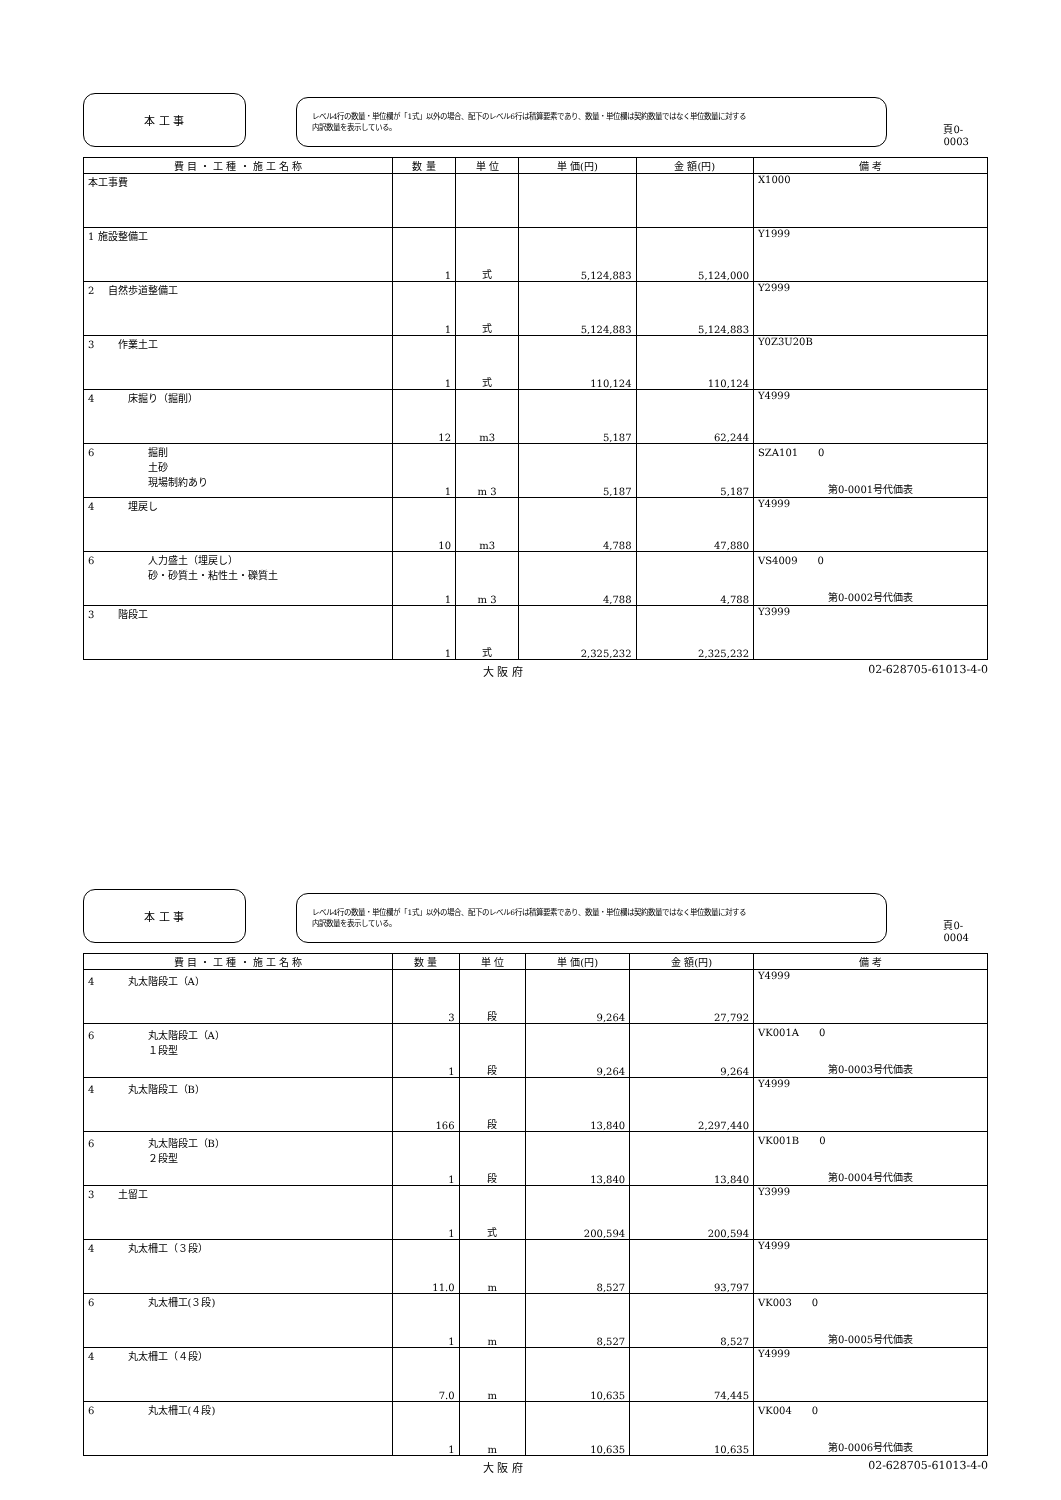本 工 事
レベル4行の数量・単位欄が「1式」以外の場合、配下のレベル6行は積算要素であり、数量・単位欄は契約数量ではなく単位数量に対する
内訳数量を表示している。
頁0-0003
| 費 目 ・ 工 種 ・ 施 工 名 称 | 数 量 | 単 位 | 単 価(円) | 金 額(円) | 備 考 |
| --- | --- | --- | --- | --- | --- |
| 本工事費 | | | | | X1000 |
| 1 施設整備工 | 1 | 式 | 5,124,883 | 5,124,000 | Y1999 |
| 2 自然歩道整備工 | 1 | 式 | 5,124,883 | 5,124,883 | Y2999 |
| 3 作業土工 | 1 | 式 | 110,124 | 110,124 | Y0Z3U20B |
| 4 床掘り（掘削） | 12 | m3 | 5,187 | 62,244 | Y4999 |
| 6 掘削 土砂 現場制約あり | 1 | m 3 | 5,187 | 5,187 | SZA101 0 第0-0001号代価表 |
| 4 埋戻し | 10 | m3 | 4,788 | 47,880 | Y4999 |
| 6 人力盛土（埋戻し） 砂・砂質土・粘性土・礫質土 | 1 | m 3 | 4,788 | 4,788 | VS4009 0 第0-0002号代価表 |
| 3 階段工 | 1 | 式 | 2,325,232 | 2,325,232 | Y3999 |
大 阪 府 02-628705-61013-4-0
本 工 事
レベル4行の数量・単位欄が「1式」以外の場合、配下のレベル6行は積算要素であり、数量・単位欄は契約数量ではなく単位数量に対する
内訳数量を表示している。
頁0-0004
| 費 目 ・ 工 種 ・ 施 工 名 称 | 数 量 | 単 位 | 単 価(円) | 金 額(円) | 備 考 |
| --- | --- | --- | --- | --- | --- |
| 4 丸太階段工（A） | 3 | 段 | 9,264 | 27,792 | Y4999 |
| 6 丸太階段工（A） １段型 | 1 | 段 | 9,264 | 9,264 | VK001A 0 第0-0003号代価表 |
| 4 丸太階段工（B） | 166 | 段 | 13,840 | 2,297,440 | Y4999 |
| 6 丸太階段工（B） ２段型 | 1 | 段 | 13,840 | 13,840 | VK001B 0 第0-0004号代価表 |
| 3 土留工 | 1 | 式 | 200,594 | 200,594 | Y3999 |
| 4 丸太柵工（３段） | 11.0 | m | 8,527 | 93,797 | Y4999 |
| 6 丸太柵工(３段) | 1 | m | 8,527 | 8,527 | VK003 0 第0-0005号代価表 |
| 4 丸太柵工（４段） | 7.0 | m | 10,635 | 74,445 | Y4999 |
| 6 丸太柵工(４段) | 1 | m | 10,635 | 10,635 | VK004 0 第0-0006号代価表 |
大 阪 府 02-628705-61013-4-0